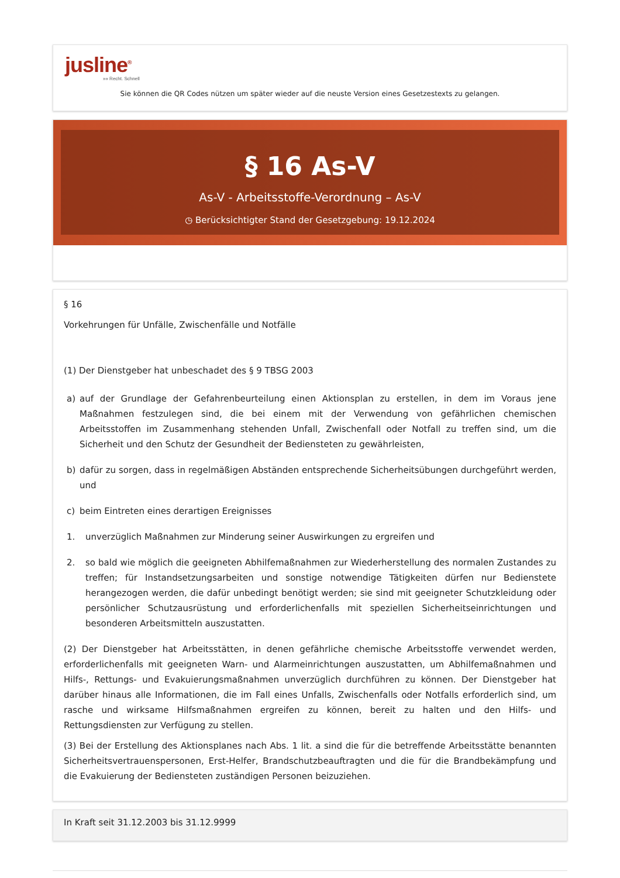jusline<sup>®</sup>
»» Recht. Schnell
Sie können die QR Codes nützen um später wieder auf die neuste Version eines Gesetzestexts zu gelangen.
§ 16 As-V
As-V - Arbeitsstoffe-Verordnung – As-V
◷ Berücksichtigter Stand der Gesetzgebung: 19.12.2024
§ 16
Vorkehrungen für Unfälle, Zwischenfälle und Notfälle
(1) Der Dienstgeber hat unbeschadet des § 9 TBSG 2003
a) auf der Grundlage der Gefahrenbeurteilung einen Aktionsplan zu erstellen, in dem im Voraus jene Maßnahmen festzulegen sind, die bei einem mit der Verwendung von gefährlichen chemischen Arbeitsstoffen im Zusammenhang stehenden Unfall, Zwischenfall oder Notfall zu treffen sind, um die Sicherheit und den Schutz der Gesundheit der Bediensteten zu gewährleisten,
b) dafür zu sorgen, dass in regelmäßigen Abständen entsprechende Sicherheitsübungen durchgeführt werden, und
c) beim Eintreten eines derartigen Ereignisses
1. unverzüglich Maßnahmen zur Minderung seiner Auswirkungen zu ergreifen und
2. so bald wie möglich die geeigneten Abhilfemaßnahmen zur Wiederherstellung des normalen Zustandes zu treffen; für Instandsetzungsarbeiten und sonstige notwendige Tätigkeiten dürfen nur Bedienstete herangezogen werden, die dafür unbedingt benötigt werden; sie sind mit geeigneter Schutzkleidung oder persönlicher Schutzausrüstung und erforderlichenfalls mit speziellen Sicherheitseinrichtungen und besonderen Arbeitsmitteln auszustatten.
(2) Der Dienstgeber hat Arbeitsstätten, in denen gefährliche chemische Arbeitsstoffe verwendet werden, erforderlichenfalls mit geeigneten Warn- und Alarmeinrichtungen auszustatten, um Abhilfemaßnahmen und Hilfs-, Rettungs- und Evakuierungsmaßnahmen unverzüglich durchführen zu können. Der Dienstgeber hat darüber hinaus alle Informationen, die im Fall eines Unfalls, Zwischenfalls oder Notfalls erforderlich sind, um rasche und wirksame Hilfsmaßnahmen ergreifen zu können, bereit zu halten und den Hilfs- und Rettungsdiensten zur Verfügung zu stellen.
(3) Bei der Erstellung des Aktionsplanes nach Abs. 1 lit. a sind die für die betreffende Arbeitsstätte benannten Sicherheitsvertrauenspersonen, Erst-Helfer, Brandschutzbeauftragten und die für die Brandbekämpfung und die Evakuierung der Bediensteten zuständigen Personen beizuziehen.
In Kraft seit 31.12.2003 bis 31.12.9999